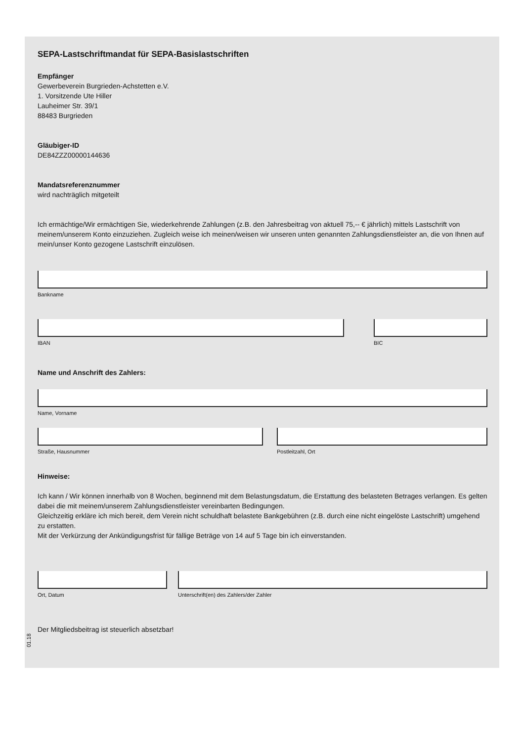SEPA-Lastschriftmandat für SEPA-Basislastschriften
Empfänger
Gewerbeverein Burgrieden-Achstetten e.V.
1. Vorsitzende Ute Hiller
Lauheimer Str. 39/1
88483 Burgrieden
Gläubiger-ID
DE84ZZZ00000144636
Mandatsreferenznummer
wird nachträglich mitgeteilt
Ich ermächtige/Wir ermächtigen Sie, wiederkehrende Zahlungen (z.B. den Jahresbeitrag von aktuell 75,-- € jährlich) mittels Lastschrift von meinem/unserem Konto einzuziehen. Zugleich weise ich meinen/weisen wir unseren unten genannten Zahlungsdienstleister an, die von Ihnen auf mein/unser Konto gezogene Lastschrift einzulösen.
Bankname
IBAN BIC
Name und Anschrift des Zahlers:
Name, Vorname
Straße, Hausnummer Postleitzahl, Ort
Hinweise:
Ich kann / Wir können innerhalb von 8 Wochen, beginnend mit dem Belastungsdatum, die Erstattung des belasteten Betrages verlangen. Es gelten dabei die mit meinem/unserem Zahlungsdienstleister vereinbarten Bedingungen.
Gleichzeitig erkläre ich mich bereit, dem Verein nicht schuldhaft belastete Bankgebühren (z.B. durch eine nicht eingelöste Lastschrift) umgehend zu erstatten.
Mit der Verkürzung der Ankündigungsfrist für fällige Beträge von 14 auf 5 Tage bin ich einverstanden.
Ort, Datum Unterschrift(en) des Zahlers/der Zahler
Der Mitgliedsbeitrag ist steuerlich absetzbar!
01.18